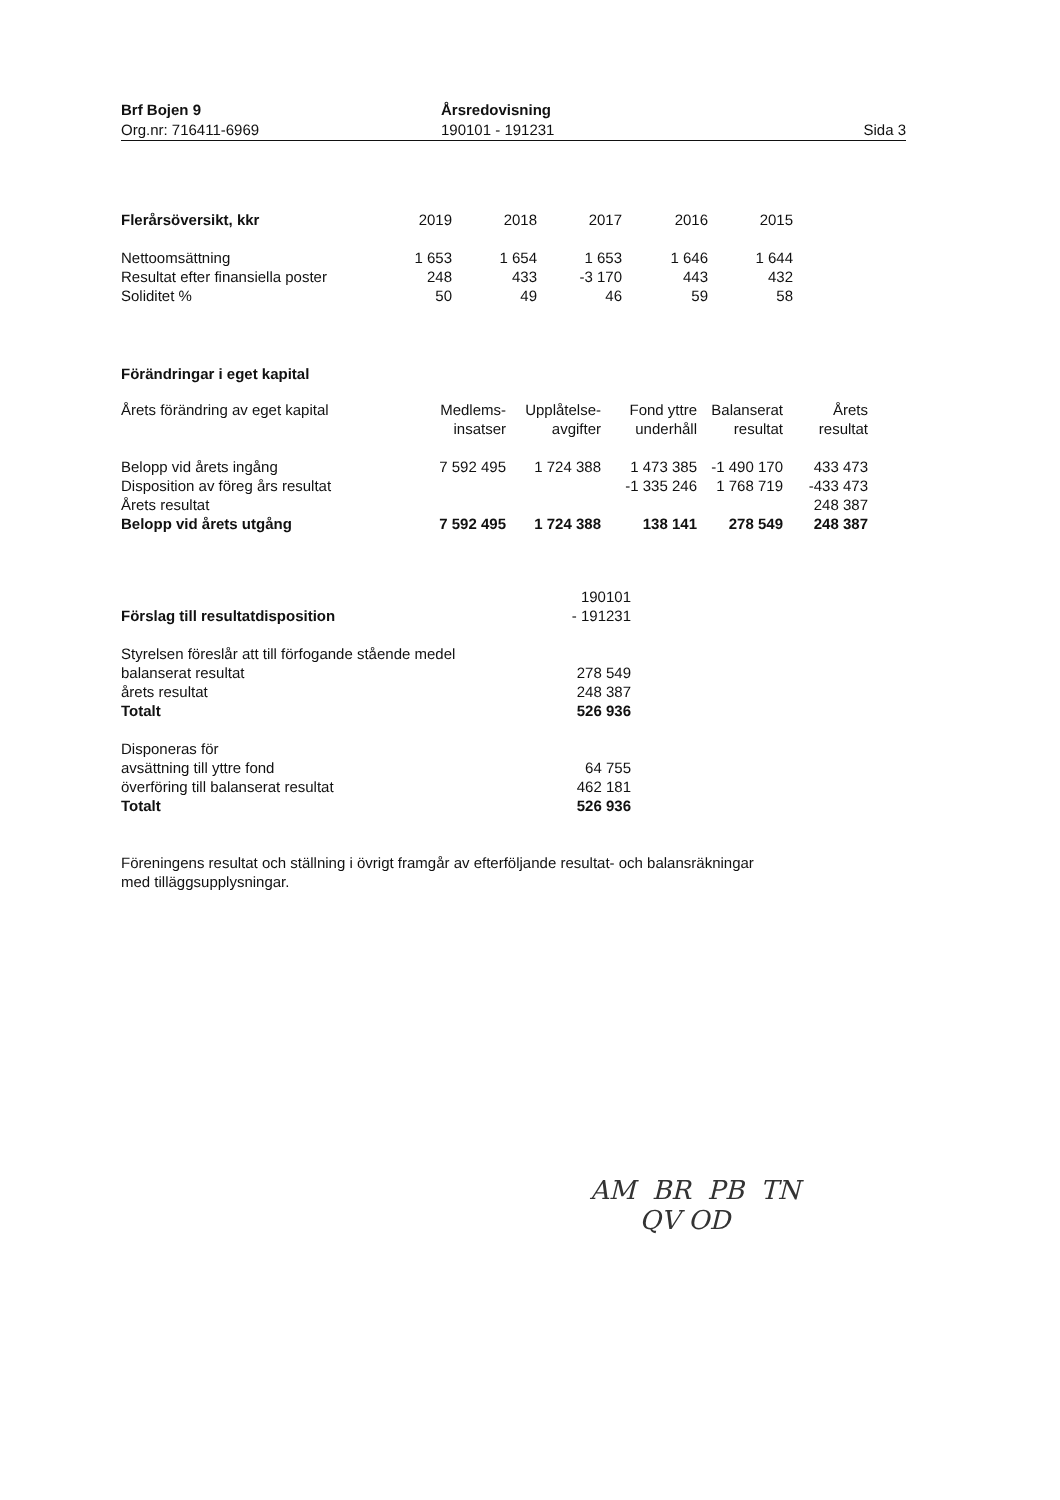Brf Bojen 9
Org.nr: 716411-6969
Årsredovisning
190101 - 191231
Sida 3
| Flerårsöversikt, kkr | 2019 | 2018 | 2017 | 2016 | 2015 |
| --- | --- | --- | --- | --- | --- |
| Nettoomsättning | 1 653 | 1 654 | 1 653 | 1 646 | 1 644 |
| Resultat efter finansiella poster | 248 | 433 | -3 170 | 443 | 432 |
| Soliditet % | 50 | 49 | 46 | 59 | 58 |
Förändringar i eget kapital
| Årets förändring av eget kapital | Medlems- insatser | Upplåtelse- avgifter | Fond yttre underhåll | Balanserat resultat | Årets resultat |
| Belopp vid årets ingång | 7 592 495 | 1 724 388 | 1 473 385 | -1 490 170 | 433 473 |
| Disposition av föreg års resultat | | | -1 335 246 | 1 768 719 | -433 473 |
| Årets resultat | | | | | 248 387 |
| Belopp vid årets utgång | 7 592 495 | 1 724 388 | 138 141 | 278 549 | 248 387 |
| Förslag till resultatdisposition | 190101 - 191231 |
| Styrelsen föreslår att till förfogande stående medel | |
| balanserat resultat | 278 549 |
| årets resultat | 248 387 |
| Totalt | 526 936 |
| Disponeras för | |
| avsättning till yttre fond | 64 755 |
| överföring till balanserat resultat | 462 181 |
| Totalt | 526 936 |
Föreningens resultat och ställning i övrigt framgår av efterföljande resultat- och balansräkningar
med tilläggsupplysningar.
AM BR PB TN
QV OD